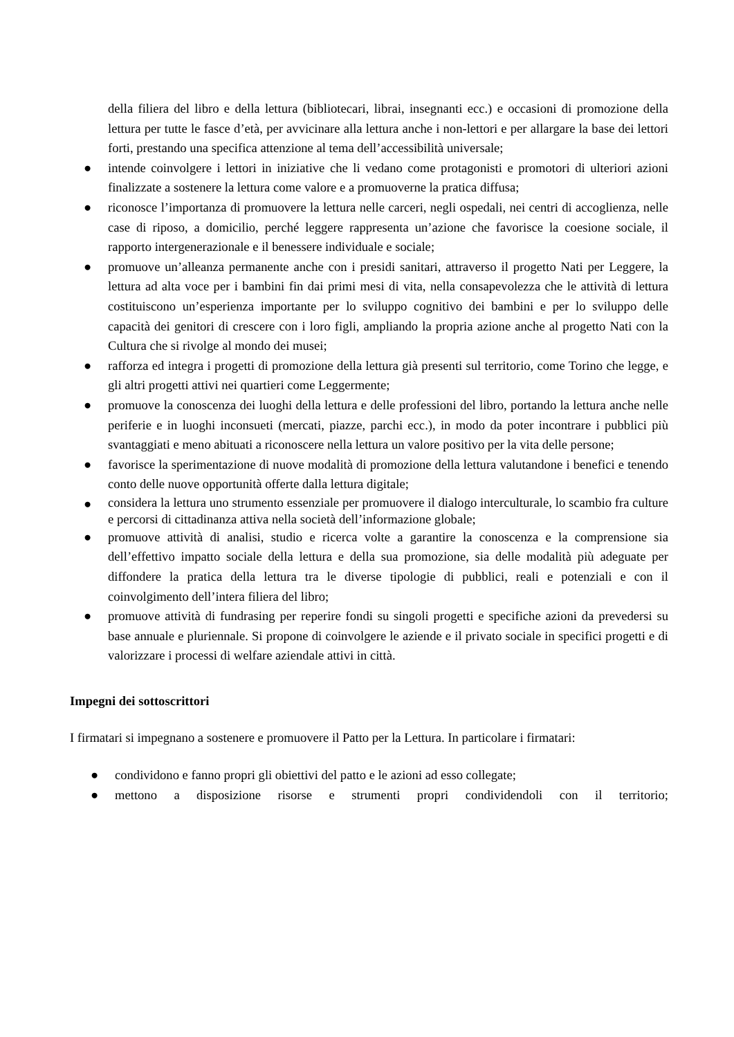della filiera del libro e della lettura (bibliotecari, librai, insegnanti ecc.) e occasioni di promozione della lettura per tutte le fasce d’età, per avvicinare alla lettura anche i non-lettori e per allargare la base dei lettori forti, prestando una specifica attenzione al tema dell’accessibilità universale;
● intende coinvolgere i lettori in iniziative che li vedano come protagonisti e promotori di ulteriori azioni finalizzate a sostenere la lettura come valore e a promuoverne la pratica diffusa;
● riconosce l’importanza di promuovere la lettura nelle carceri, negli ospedali, nei centri di accoglienza, nelle case di riposo, a domicilio, perché leggere rappresenta un’azione che favorisce la coesione sociale, il rapporto intergenerazionale e il benessere individuale e sociale;
● promuove un’alleanza permanente anche con i presidi sanitari, attraverso il progetto Nati per Leggere, la lettura ad alta voce per i bambini fin dai primi mesi di vita, nella consapevolezza che le attività di lettura costituiscono un’esperienza importante per lo sviluppo cognitivo dei bambini e per lo sviluppo delle capacità dei genitori di crescere con i loro figli, ampliando la propria azione anche al progetto Nati con la Cultura che si rivolge al mondo dei musei;
● rafforza ed integra i progetti di promozione della lettura già presenti sul territorio, come Torino che legge, e gli altri progetti attivi nei quartieri come Leggermente;
● promuove la conoscenza dei luoghi della lettura e delle professioni del libro, portando la lettura anche nelle periferie e in luoghi inconsueti (mercati, piazze, parchi ecc.), in modo da poter incontrare i pubblici più svantaggiati e meno abituati a riconoscere nella lettura un valore positivo per la vita delle persone;
● favorisce la sperimentazione di nuove modalità di promozione della lettura valutandone i benefici e tenendo conto delle nuove opportunità offerte dalla lettura digitale;
● considera la lettura uno strumento essenziale per promuovere il dialogo interculturale, lo scambio fra culture e percorsi di cittadinanza attiva nella società dell’informazione globale;
● promuove attività di analisi, studio e ricerca volte a garantire la conoscenza e la comprensione sia dell’effettivo impatto sociale della lettura e della sua promozione, sia delle modalità più adeguate per diffondere la pratica della lettura tra le diverse tipologie di pubblici, reali e potenziali e con il coinvolgimento dell’intera filiera del libro;
● promuove attività di fundrasing per reperire fondi su singoli progetti e specifiche azioni da prevedersi su base annuale e pluriennale. Si propone di coinvolgere le aziende e il privato sociale in specifici progetti e di valorizzare i processi di welfare aziendale attivi in città.
Impegni dei sottoscrittori
I firmatari si impegnano a sostenere e promuovere il Patto per la Lettura. In particolare i firmatari:
● condividono e fanno propri gli obiettivi del patto e le azioni ad esso collegate;
● mettono a disposizione risorse e strumenti propri condividendoli con il territorio;